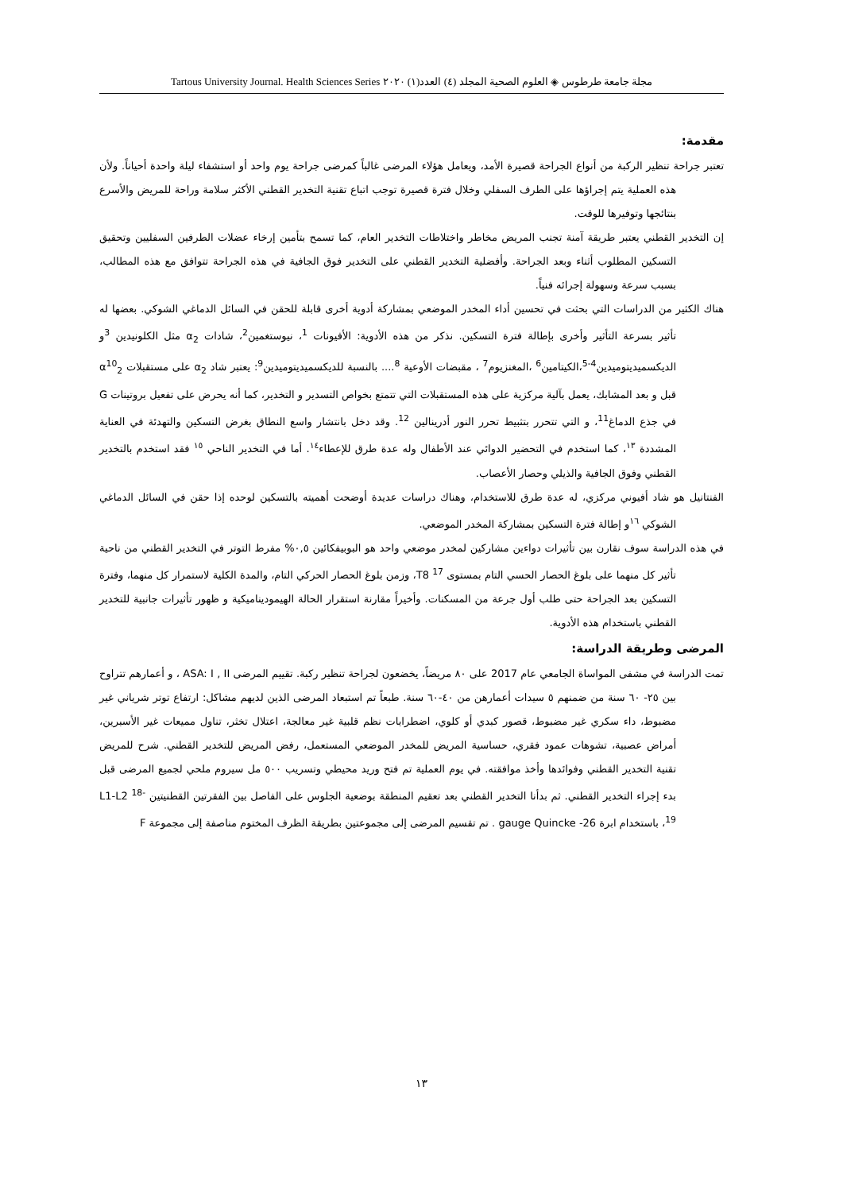مجلة جامعة طرطوس ◈ العلوم الصحية المجلد (٤) العدد(١) ٢٠٢٠ Tartous University Journal. Health Sciences Series
مقدمة:
تعتبر جراحة تنظير الركبة من أنواع الجراحة قصيرة الأمد، ويعامل هؤلاء المرضى غالباً كمرضى جراحة يوم واحد أو استشفاء ليلة واحدة أحياناً. ولأن هذه العملية يتم إجراؤها على الطرف السفلي وخلال فترة قصيرة توجب اتباع تقنية التخدير القطني الأكثر سلامة وراحة للمريض والأسرع بنتائجها وتوفيرها للوقت.
إن التخدير القطني يعتبر طريقة آمنة تجنب المريض مخاطر واختلاطات التخدير العام، كما تسمح بتأمين إرخاء عضلات الطرفين السفليين وتحقيق التسكين المطلوب أثناء وبعد الجراحة. وأفضلية التخدير القطني على التخدير فوق الجافية في هذه الجراحة تتوافق مع هذه المطالب، بسبب سرعة وسهولة إجرائه فنياً.
هناك الكثير من الدراسات التي بحثت في تحسين أداء المخدر الموضعي بمشاركة أدوية أخرى قابلة للحقن في السائل الدماغي الشوكي. بعضها له تأثير بسرعة التأثير وأخرى بإطالة فترة التسكين. نذكر من هذه الأدوية: الأفيونات <sup>1</sup>، نيوستغمين<sup>2</sup>، شادات α<sub>2</sub> مثل الكلونيدين <sup>3</sup>و الديكسميديتوميدين<sup>4-5</sup>،الكيتامين<sup>6</sup> ،المغنزيوم<sup>7</sup> ، مقبضات الأوعية <sup>8</sup>.... بالنسبة للديكسميديتوميدين<sup>9</sup>: يعتبر شاد α<sub>2</sub> على مستقبلات α<sup>10</sup><sub>2</sub> قبل و بعد المشابك، يعمل بآلية مركزية على هذه المستقبلات التي تتمتع بخواص التسدير و التخدير، كما أنه يحرض على تفعيل بروتينات G في جذع الدماغ<sup>11</sup>، و التي تتحرر بتثبيط تحرر النور أدرينالين <sup>12</sup>. وقد دخل بانتشار واسع النطاق بغرض التسكين والتهدئة في العناية المشددة <sup>١٣</sup>، كما استخدم في التحضير الدوائي عند الأطفال وله عدة طرق للإعطاء<sup>١٤</sup>. أما في التخدير الناحي <sup>١٥</sup> فقد استخدم بالتخدير القطني وفوق الجافية والذيلي وحصار الأعصاب.
الفنتانيل هو شاد أفيوني مركزي، له عدة طرق للاستخدام، وهناك دراسات عديدة أوضحت أهميته بالتسكين لوحده إذا حقن في السائل الدماغي الشوكي <sup>١٦</sup>و إطالة فترة التسكين بمشاركة المخدر الموضعي.
في هذه الدراسة سوف نقارن بين تأثيرات دواءين مشاركين لمخدر موضعي واحد هو البوبيفكائين ٠,٥% مفرط التوتر في التخدير القطني من ناحية تأثير كل منهما على بلوغ الحصار الحسي التام بمستوى T8 <sup>17</sup>، وزمن بلوغ الحصار الحركي التام، والمدة الكلية لاستمرار كل منهما، وفترة التسكين بعد الجراحة حتى طلب أول جرعة من المسكنات. وأخيراً مقارنة استقرار الحالة الهيموديناميكية و ظهور تأثيرات جانبية للتخدير القطني باستخدام هذه الأدوية.
المرضى وطريقة الدراسة:
تمت الدراسة في مشفى المواساة الجامعي عام 2017 على ٨٠ مريضاً، يخضعون لجراحة تنظير ركبة. تقييم المرضى ASA: I , II ، و أعمارهم تتراوح بين ٢٥- ٦٠ سنة من ضمنهم ٥ سيدات أعمارهن من ٤٠-٦٠ سنة. طبعاً تم استبعاد المرضى الذين لديهم مشاكل: ارتفاع توتر شرياني غير مضبوط، داء سكري غير مضبوط، قصور كبدي أو كلوي، اضطرابات نظم قلبية غير معالجة، اعتلال تخثر، تناول مميعات غير الأسبرين، أمراض عصبية، تشوهات عمود فقري، حساسية المريض للمخدر الموضعي المستعمل، رفض المريض للتخدير القطني. شرح للمريض تقنية التخدير القطني وفوائدها وأخذ موافقته. في يوم العملية تم فتح وريد محيطي وتسريب ٥٠٠ مل سيروم ملحي لجميع المرضى قبل بدء إجراء التخدير القطني. ثم بدأنا التخدير القطني بعد تعقيم المنطقة بوضعية الجلوس على الفاصل بين الفقرتين القطنيتين L1-L2 <sup>18-19</sup>، باستخدام ابرة 26- gauge Quincke . تم تقسيم المرضى إلى مجموعتين بطريقة الظرف المختوم مناصفة إلى مجموعة F
١٣